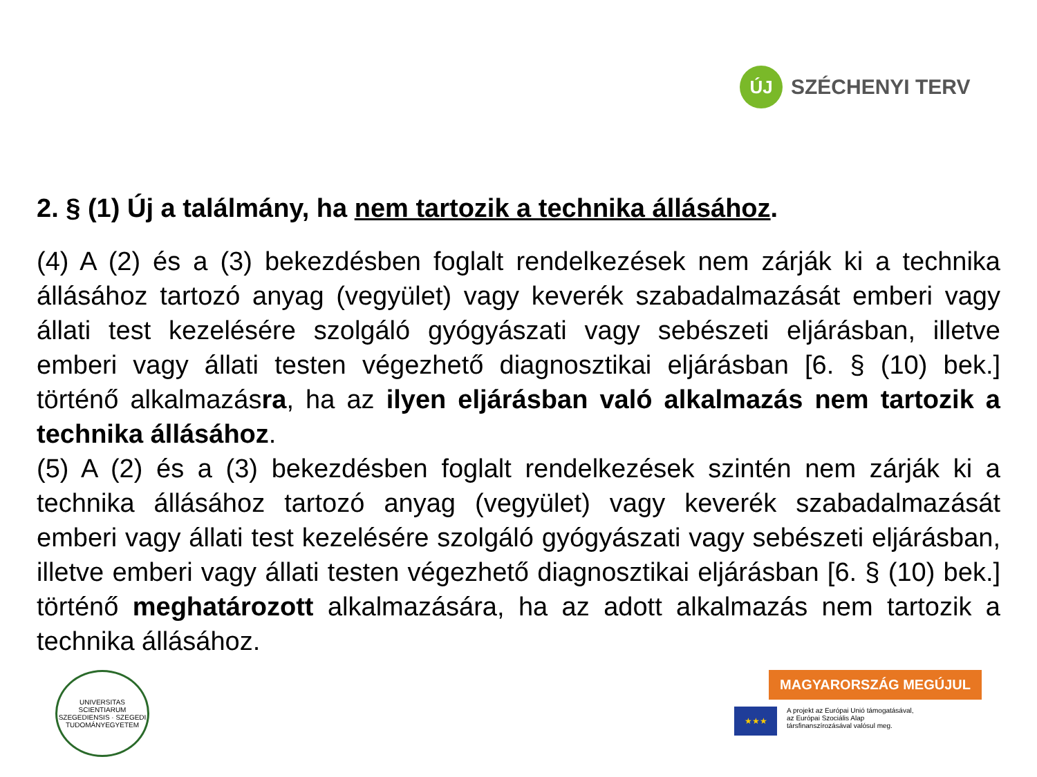ÚJ
SZÉCHENYI TERV
2. § (1) Új a találmány, ha nem tartozik a technika állásához.
(4) A (2) és a (3) bekezdésben foglalt rendelkezések nem zárják ki a technika állásához tartozó anyag (vegyület) vagy keverék szabadalmazását emberi vagy állati test kezelésére szolgáló gyógyászati vagy sebészeti eljárásban, illetve emberi vagy állati testen végezhető diagnosztikai eljárásban [6. § (10) bek.] történő alkalmazásra, ha az ilyen eljárásban való alkalmazás nem tartozik a technika állásához.
(5) A (2) és a (3) bekezdésben foglalt rendelkezések szintén nem zárják ki a technika állásához tartozó anyag (vegyület) vagy keverék szabadalmazását emberi vagy állati test kezelésére szolgáló gyógyászati vagy sebészeti eljárásban, illetve emberi vagy állati testen végezhető diagnosztikai eljárásban [6. § (10) bek.] történő meghatározott alkalmazására, ha az adott alkalmazás nem tartozik a technika állásához.
UNIVERSITAS SCIENTIARUM SZEGEDIENSIS · SZEGEDI TUDOMÁNYEGYETEM
MAGYARORSZÁG MEGÚJUL
★★★
A projekt az Európai Unió támogatásával,
az Európai Szociális Alap
társfinanszírozásával valósul meg.